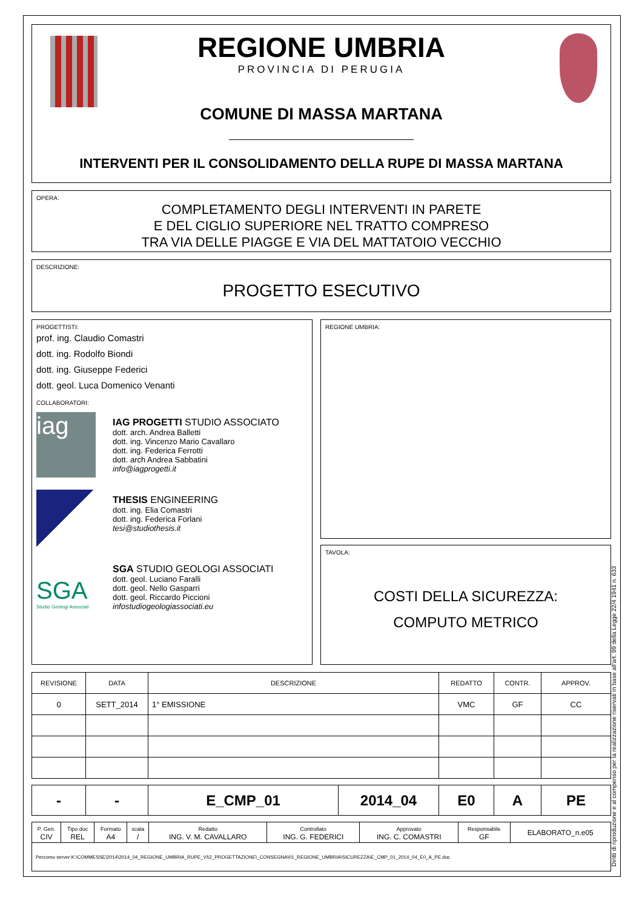REGIONE UMBRIA
PROVINCIA DI PERUGIA
COMUNE DI MASSA MARTANA
INTERVENTI PER IL CONSOLIDAMENTO DELLA RUPE DI MASSA MARTANA
OPERA:
COMPLETAMENTO DEGLI INTERVENTI IN PARETE
E DEL CIGLIO SUPERIORE NEL TRATTO COMPRESO
TRA VIA DELLE PIAGGE E VIA DEL MATTATOIO VECCHIO
DESCRIZIONE:
PROGETTO ESECUTIVO
PROGETTISTI:
prof. ing. Claudio Comastri
dott. ing. Rodolfo Biondi
dott. ing. Giuseppe Federici
dott. geol. Luca Domenico Venanti
COLLABORATORI:
iag
IAG PROGETTI STUDIO ASSOCIATO
dott. arch. Andrea Balletti
dott. ing. Vincenzo Mario Cavallaro
dott. ing. Federica Ferrotti
dott. arch Andrea Sabbatini
info@iagprogetti.it
THESIS ENGINEERING
dott. ing. Elia Comastri
dott. ing. Federica Forlani
tesi@studiothesis.it
SGA
Studio Geologi Associati
SGA STUDIO GEOLOGI ASSOCIATI
dott. geol. Luciano Faralli
dott. geol. Nello Gasparri
dott. geol. Riccardo Piccioni
infostudiogeologiassociati.eu
REGIONE UMBRIA:
TAVOLA:
COSTI DELLA SICUREZZA:
COMPUTO METRICO
| REVISIONE | DATA | DESCRIZIONE | REDATTO | CONTR. | APPROV. |
| --- | --- | --- | --- | --- | --- |
| 0 | SETT_2014 | 1° EMISSIONE | VMC | GF | CC |
| - | - | E_CMP_01 | 2014_04 | E0 | A | PE |
| P. Gen. CIV | Tipo doc REL | Formato A4 | scala / | Redatto ING. V. M. CAVALLARO | Controllato ING. G. FEDERICI | Approvato ING. C. COMASTRI | Responsabile GF | ELABORATO_n.e05 |
| Percorso server:K:\COMMESSE\2014\2014_04_REGIONE_UMBRIA_RUPE_VI\2_PROGETTAZIONE\_CONSEGNA\01_REGIONE_UMBRIA\SICUREZZA\E_CMP_01_2014_04_E0_A_PE.doc | | | | | | | | |
Diritti di riproduzione e al compenso per la realizzazione riservati in base all'art. 99 della Legge 22/4 1941 n. 633